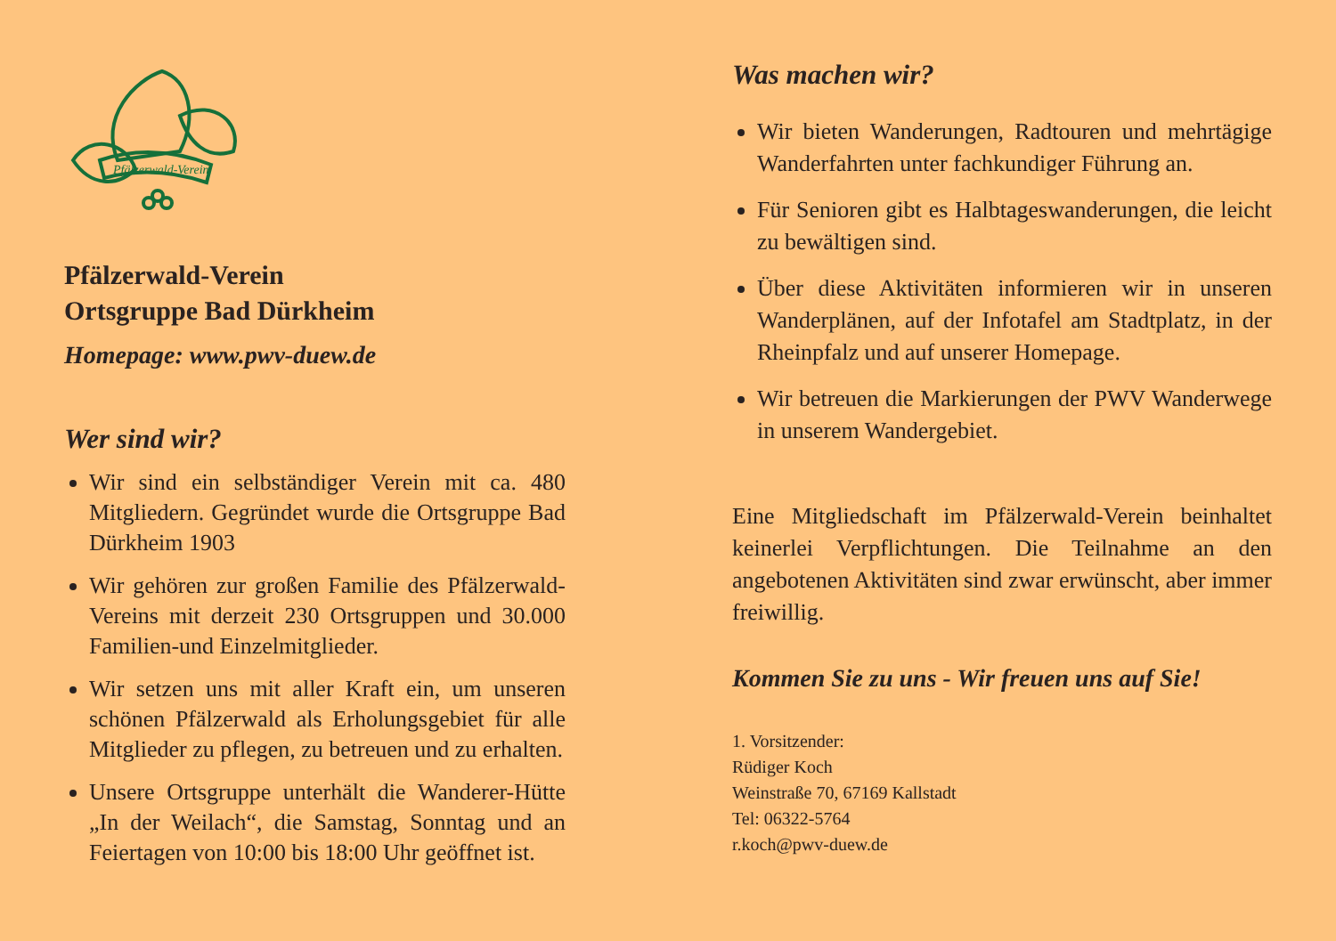Pfälzerwald-Verein
Pfälzerwald-Verein
Ortsgruppe Bad Dürkheim
Homepage: www.pwv-duew.de
Wer sind wir?
Wir sind ein selbständiger Verein mit ca. 480 Mitgliedern. Gegründet wurde die Ortsgruppe Bad Dürkheim 1903
Wir gehören zur großen Familie des Pfälzer­wald-Vereins mit derzeit 230 Ortsgruppen und 30.000 Familien-und Einzelmitglieder.
Wir setzen uns mit aller Kraft ein, um unseren schönen Pfälzerwald als Erholungsgebiet für alle Mitglieder zu pflegen, zu betreuen und zu erhalten.
Unsere Ortsgruppe unterhält die Wanderer-Hüt­te „In der Weilach“, die Samstag, Sonntag und an Feiertagen von 10:00 bis 18:00 Uhr geöffnet ist.
Was machen wir?
Wir bieten Wanderungen, Radtouren und mehr­tägige Wanderfahrten unter fachkundiger Führung an.
Für Senioren gibt es Halbtageswanderungen, die leicht zu bewältigen sind.
Über diese Aktivitäten informieren wir in unseren Wanderplänen, auf der Infotafel am Stadtplatz, in der Rheinpfalz und auf unserer Homepage.
Wir betreuen die Markierungen der PWV Wander­wege in unserem Wandergebiet.
Eine Mitgliedschaft im Pfälzerwald-Verein beinhal­tet keinerlei Verpflichtungen. Die Teilnahme an den angebotenen Aktivitäten sind zwar erwünscht, aber immer freiwillig.
Kommen Sie zu uns - Wir freuen uns auf Sie!
1. Vorsitzender:
Rüdiger Koch
Weinstraße 70, 67169 Kallstadt
Tel: 06322-5764
r.koch@pwv-duew.de